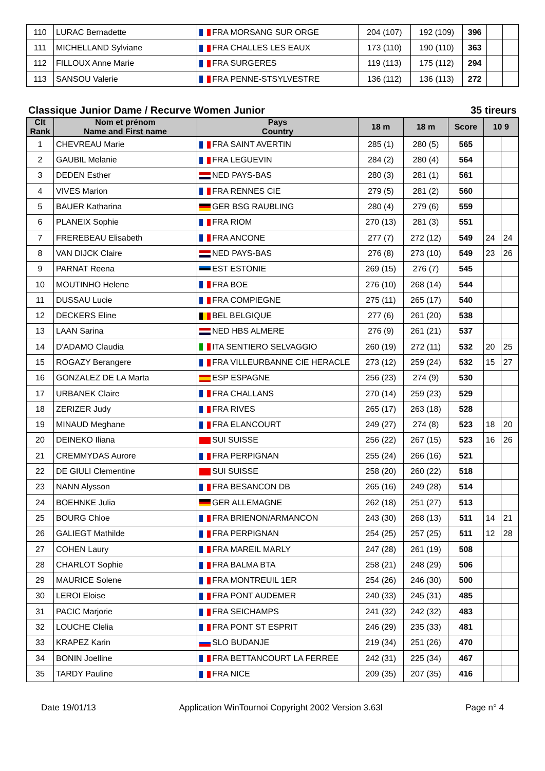| 110 | LURAC Bernadette | FRA MORSANG SUR ORGE | 204 (107) | 192 (109) | 396 | | |
| 111 | MICHELLAND Sylviane | FRA CHALLES LES EAUX | 173 (110) | 190 (110) | 363 | | |
| 112 | FILLOUX Anne Marie | FRA SURGERES | 119 (113) | 175 (112) | 294 | | |
| 113 | SANSOU Valerie | FRA PENNE-STSYLVESTRE | 136 (112) | 136 (113) | 272 | | |
Classique Junior Dame / Recurve Women Junior 35 tireurs
| Clt Rank | Nom et prénom Name and First name | Pays Country | 18 m | 18 m | Score | 10 9 | |
| --- | --- | --- | --- | --- | --- | --- | --- |
| 1 | CHEVREAU Marie | FRA SAINT AVERTIN | 285 (1) | 280 (5) | 565 | | |
| 2 | GAUBIL Melanie | FRA LEGUEVIN | 284 (2) | 280 (4) | 564 | | |
| 3 | DEDEN Esther | NED PAYS-BAS | 280 (3) | 281 (1) | 561 | | |
| 4 | VIVES Marion | FRA RENNES CIE | 279 (5) | 281 (2) | 560 | | |
| 5 | BAUER Katharina | GER BSG RAUBLING | 280 (4) | 279 (6) | 559 | | |
| 6 | PLANEIX Sophie | FRA RIOM | 270 (13) | 281 (3) | 551 | | |
| 7 | FREREBEAU Elisabeth | FRA ANCONE | 277 (7) | 272 (12) | 549 | 24 | 24 |
| 8 | VAN DIJCK Claire | NED PAYS-BAS | 276 (8) | 273 (10) | 549 | 23 | 26 |
| 9 | PARNAT Reena | EST ESTONIE | 269 (15) | 276 (7) | 545 | | |
| 10 | MOUTINHO Helene | FRA BOE | 276 (10) | 268 (14) | 544 | | |
| 11 | DUSSAU Lucie | FRA COMPIEGNE | 275 (11) | 265 (17) | 540 | | |
| 12 | DECKERS Eline | BEL BELGIQUE | 277 (6) | 261 (20) | 538 | | |
| 13 | LAAN Sarina | NED HBS ALMERE | 276 (9) | 261 (21) | 537 | | |
| 14 | D'ADAMO Claudia | ITA SENTIERO SELVAGGIO | 260 (19) | 272 (11) | 532 | 20 | 25 |
| 15 | ROGAZY Berangere | FRA VILLEURBANNE CIE HERACLE | 273 (12) | 259 (24) | 532 | 15 | 27 |
| 16 | GONZALEZ DE LA Marta | ESP ESPAGNE | 256 (23) | 274 (9) | 530 | | |
| 17 | URBANEK Claire | FRA CHALLANS | 270 (14) | 259 (23) | 529 | | |
| 18 | ZERIZER Judy | FRA RIVES | 265 (17) | 263 (18) | 528 | | |
| 19 | MINAUD Meghane | FRA ELANCOURT | 249 (27) | 274 (8) | 523 | 18 | 20 |
| 20 | DEINEKO Iliana | SUI SUISSE | 256 (22) | 267 (15) | 523 | 16 | 26 |
| 21 | CREMMYDAS Aurore | FRA PERPIGNAN | 255 (24) | 266 (16) | 521 | | |
| 22 | DE GIULI Clementine | SUI SUISSE | 258 (20) | 260 (22) | 518 | | |
| 23 | NANN Alysson | FRA BESANCON DB | 265 (16) | 249 (28) | 514 | | |
| 24 | BOEHNKE Julia | GER ALLEMAGNE | 262 (18) | 251 (27) | 513 | | |
| 25 | BOURG Chloe | FRA BRIENON/ARMANCON | 243 (30) | 268 (13) | 511 | 14 | 21 |
| 26 | GALIEGT Mathilde | FRA PERPIGNAN | 254 (25) | 257 (25) | 511 | 12 | 28 |
| 27 | COHEN Laury | FRA MAREIL MARLY | 247 (28) | 261 (19) | 508 | | |
| 28 | CHARLOT Sophie | FRA BALMA BTA | 258 (21) | 248 (29) | 506 | | |
| 29 | MAURICE Solene | FRA MONTREUIL 1ER | 254 (26) | 246 (30) | 500 | | |
| 30 | LEROI Eloise | FRA PONT AUDEMER | 240 (33) | 245 (31) | 485 | | |
| 31 | PACIC Marjorie | FRA SEICHAMPS | 241 (32) | 242 (32) | 483 | | |
| 32 | LOUCHE Clelia | FRA PONT ST ESPRIT | 246 (29) | 235 (33) | 481 | | |
| 33 | KRAPEZ Karin | SLO BUDANJE | 219 (34) | 251 (26) | 470 | | |
| 34 | BONIN Joelline | FRA BETTANCOURT LA FERREE | 242 (31) | 225 (34) | 467 | | |
| 35 | TARDY Pauline | FRA NICE | 209 (35) | 207 (35) | 416 | | |
Date 19/01/13 Application WinTournoi Copyright 2002 Version 3.63l Page n° 4